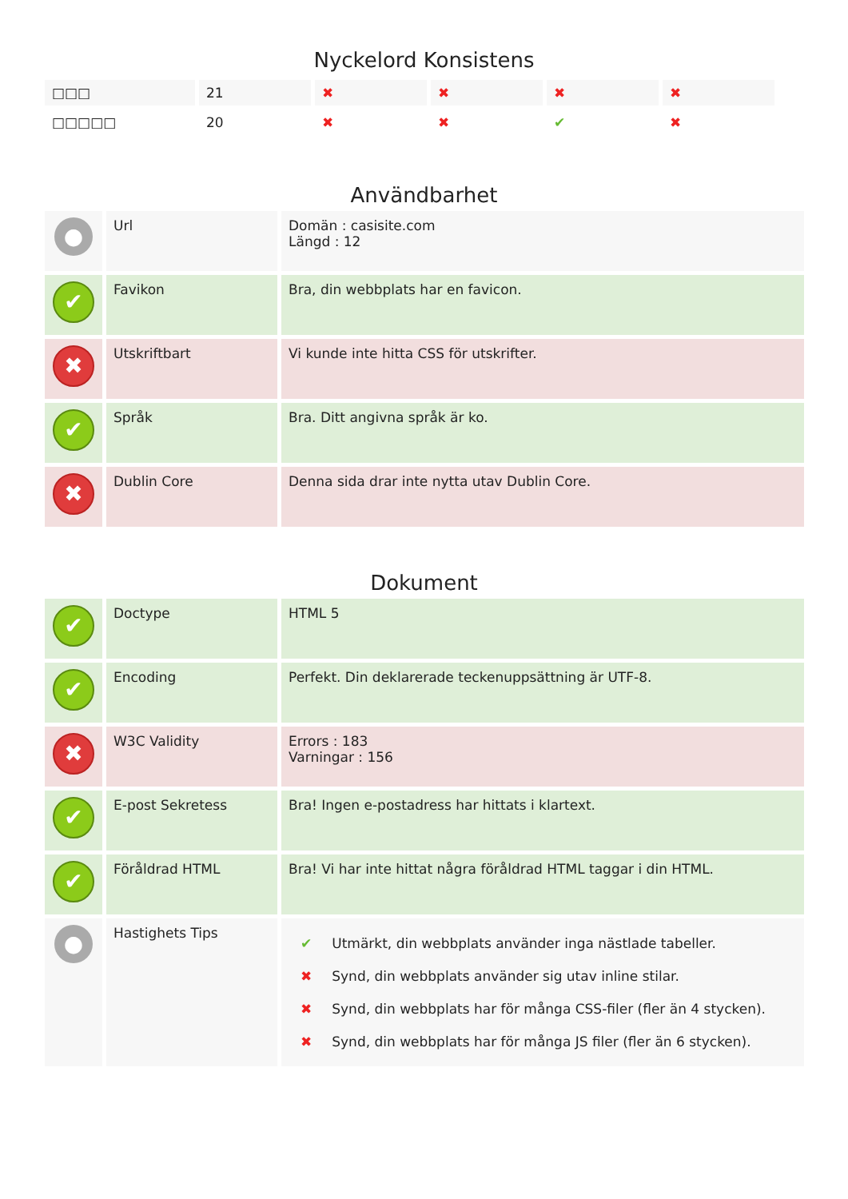Nyckelord Konsistens
| □□□ | 21 | ✖ | ✖ | ✖ | ✖ |
| □□□□□ | 20 | ✖ | ✖ | ✔ | ✖ |
Användbarhet
| ● | Url | Domän : casisite.com Längd : 12 |
| ✔ | Favikon | Bra, din webbplats har en favicon. |
| ✖ | Utskriftbart | Vi kunde inte hitta CSS för utskrifter. |
| ✔ | Språk | Bra. Ditt angivna språk är ko. |
| ✖ | Dublin Core | Denna sida drar inte nytta utav Dublin Core. |
Dokument
| ✔ | Doctype | HTML 5 |
| ✔ | Encoding | Perfekt. Din deklarerade teckenuppsättning är UTF-8. |
| ✖ | W3C Validity | Errors : 183 Varningar : 156 |
| ✔ | E-post Sekretess | Bra! Ingen e-postadress har hittats i klartext. |
| ✔ | Föråldrad HTML | Bra! Vi har inte hittat några föråldrad HTML taggar i din HTML. |
| ● | Hastighets Tips | / ✔ / Utmärkt, din webbplats använder inga nästlade tabeller. / / ✖ / Synd, din webbplats använder sig utav inline stilar. / / ✖ / Synd, din webbplats har för många CSS-filer (fler än 4 stycken). / / ✖ / Synd, din webbplats har för många JS filer (fler än 6 stycken). / |